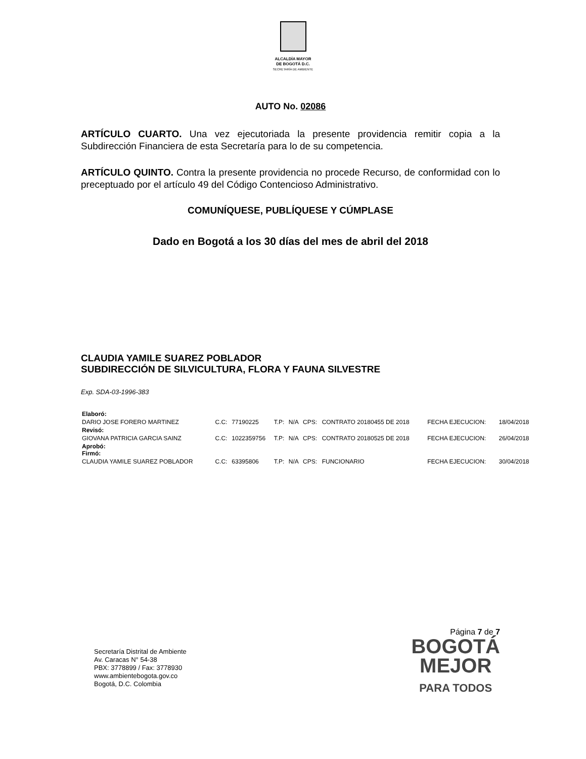ALCALDÍA MAYOR
DE BOGOTÁ D.C.
SECRETARÍA DE AMBIENTE
AUTO No. 02086
ARTÍCULO CUARTO. Una vez ejecutoriada la presente providencia remitir copia a la Subdirección Financiera de esta Secretaría para lo de su competencia.
ARTÍCULO QUINTO. Contra la presente providencia no procede Recurso, de conformidad con lo preceptuado por el artículo 49 del Código Contencioso Administrativo.
COMUNÍQUESE, PUBLÍQUESE Y CÚMPLASE
Dado en Bogotá a los 30 días del mes de abril del 2018
CLAUDIA YAMILE SUAREZ POBLADOR
SUBDIRECCIÓN DE SILVICULTURA, FLORA Y FAUNA SILVESTRE
Exp. SDA-03-1996-383
| Elaboró: | | | | | | | | |
| DARIO JOSE FORERO MARTINEZ | C.C: | 77190225 | T.P: | N/A | CPS: | CONTRATO 20180455 DE 2018 | FECHA EJECUCION: | 18/04/2018 |
| Revisó: | | | | | | | | |
| GIOVANA PATRICIA GARCIA SAINZ | C.C: | 1022359756 | T.P: | N/A | CPS: | CONTRATO 20180525 DE 2018 | FECHA EJECUCION: | 26/04/2018 |
| Aprobó: Firmó: | | | | | | | | |
| CLAUDIA YAMILE SUAREZ POBLADOR | C.C: | 63395806 | T.P: | N/A | CPS: | FUNCIONARIO | FECHA EJECUCION: | 30/04/2018 |
Secretaría Distrital de Ambiente
Av. Caracas N° 54-38
PBX: 3778899 / Fax: 3778930
www.ambientebogota.gov.co
Bogotá, D.C. Colombia
Página 7 de 7
BOGOTÁ
MEJOR
PARA TODOS